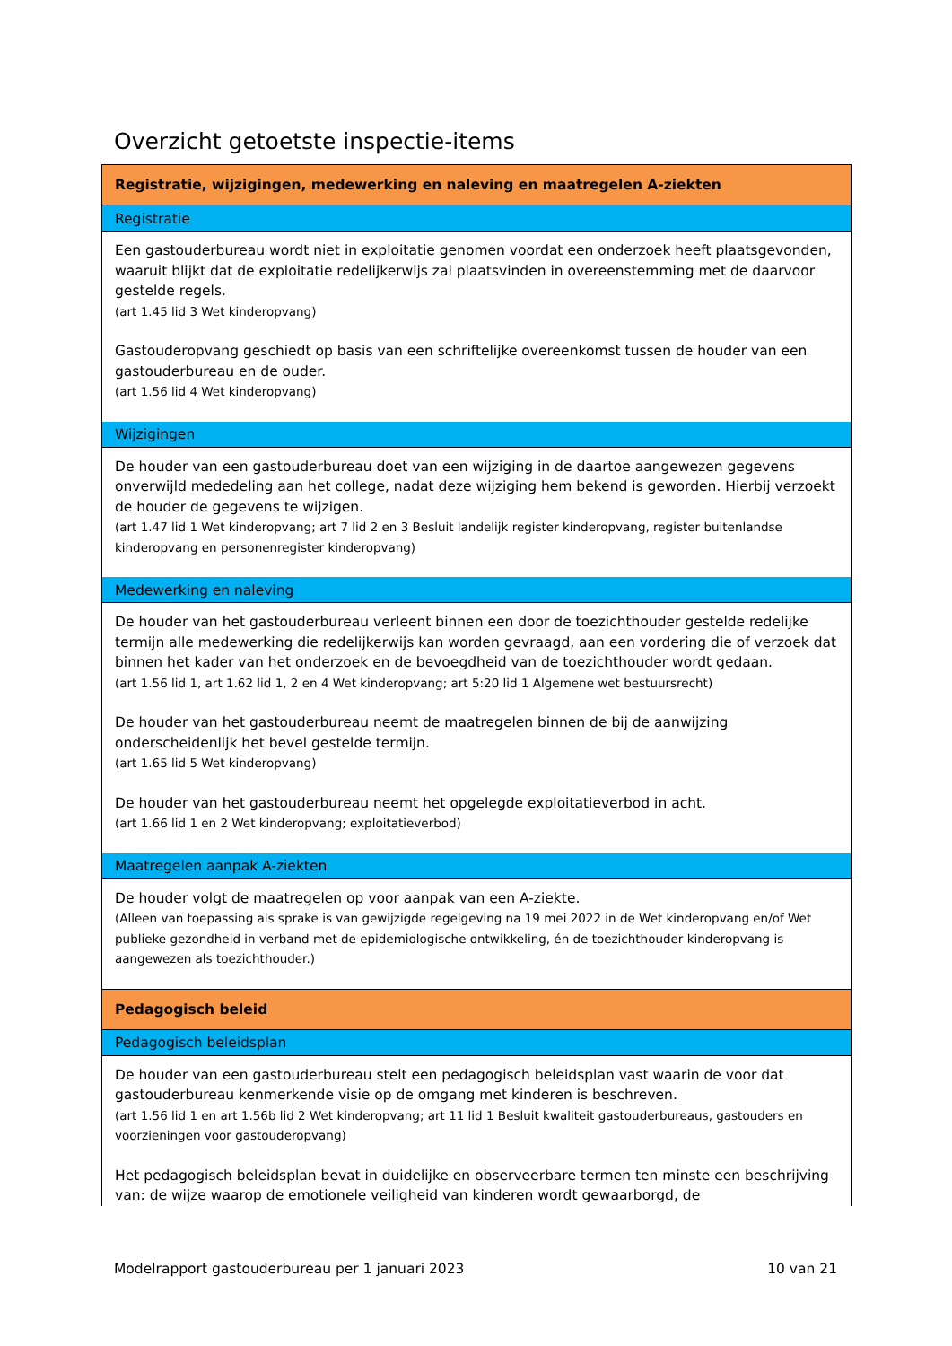Overzicht getoetste inspectie-items
| Registratie, wijzigingen, medewerking en naleving en maatregelen A-ziekten |
| Registratie |
| Een gastouderbureau wordt niet in exploitatie genomen voordat een onderzoek heeft plaatsgevonden, waaruit blijkt dat de exploitatie redelijkerwijs zal plaatsvinden in overeenstemming met de daarvoor gestelde regels. (art 1.45 lid 3 Wet kinderopvang) Gastouderopvang geschiedt op basis van een schriftelijke overeenkomst tussen de houder van een gastouderbureau en de ouder. (art 1.56 lid 4 Wet kinderopvang) |
| Wijzigingen |
| De houder van een gastouderbureau doet van een wijziging in de daartoe aangewezen gegevens onverwijld mededeling aan het college, nadat deze wijziging hem bekend is geworden. Hierbij verzoekt de houder de gegevens te wijzigen. (art 1.47 lid 1 Wet kinderopvang; art 7 lid 2 en 3 Besluit landelijk register kinderopvang, register buitenlandse kinderopvang en personenregister kinderopvang) |
| Medewerking en naleving |
| De houder van het gastouderbureau verleent binnen een door de toezichthouder gestelde redelijke termijn alle medewerking die redelijkerwijs kan worden gevraagd, aan een vordering die of verzoek dat binnen het kader van het onderzoek en de bevoegdheid van de toezichthouder wordt gedaan. (art 1.56 lid 1, art 1.62 lid 1, 2 en 4 Wet kinderopvang; art 5:20 lid 1 Algemene wet bestuursrecht) De houder van het gastouderbureau neemt de maatregelen binnen de bij de aanwijzing onderscheidenlijk het bevel gestelde termijn. (art 1.65 lid 5 Wet kinderopvang) De houder van het gastouderbureau neemt het opgelegde exploitatieverbod in acht. (art 1.66 lid 1 en 2 Wet kinderopvang; exploitatieverbod) |
| Maatregelen aanpak A-ziekten |
| De houder volgt de maatregelen op voor aanpak van een A-ziekte. (Alleen van toepassing als sprake is van gewijzigde regelgeving na 19 mei 2022 in de Wet kinderopvang en/of Wet publieke gezondheid in verband met de epidemiologische ontwikkeling, én de toezichthouder kinderopvang is aangewezen als toezichthouder.) |
| Pedagogisch beleid |
| Pedagogisch beleidsplan |
| De houder van een gastouderbureau stelt een pedagogisch beleidsplan vast waarin de voor dat gastouderbureau kenmerkende visie op de omgang met kinderen is beschreven. (art 1.56 lid 1 en art 1.56b lid 2 Wet kinderopvang; art 11 lid 1 Besluit kwaliteit gastouderbureaus, gastouders en voorzieningen voor gastouderopvang) Het pedagogisch beleidsplan bevat in duidelijke en observeerbare termen ten minste een beschrijving van: de wijze waarop de emotionele veiligheid van kinderen wordt gewaarborgd, de |
Modelrapport gastouderbureau per 1 januari 2023 10 van 21